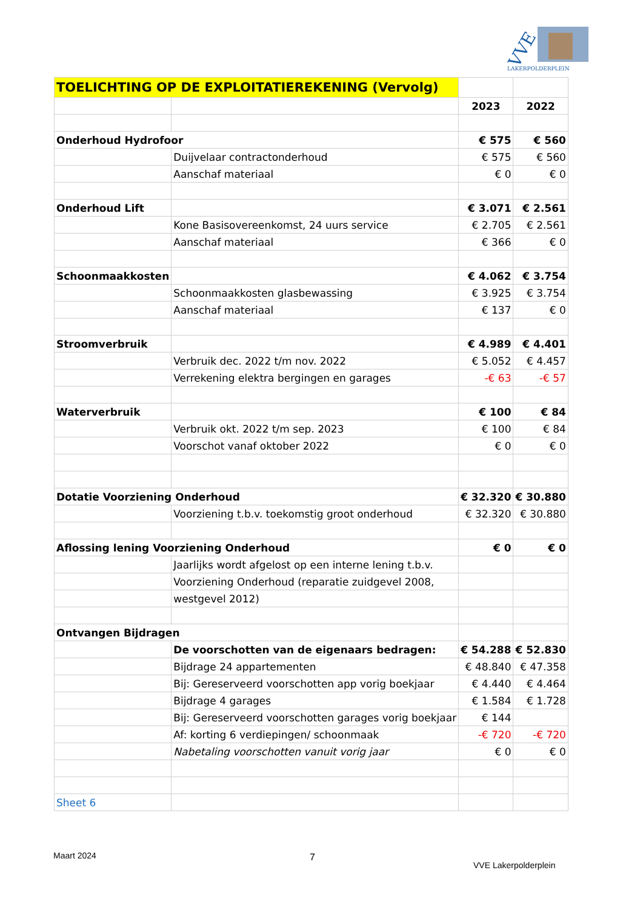VVE
LAKERPOLDERPLEIN
| TOELICHTING OP DE EXPLOITATIEREKENING (Vervolg) | | | |
| | | 2023 | 2022 |
| Onderhoud Hydrofoor | | € 575 | € 560 |
| | Duijvelaar contractonderhoud | € 575 | € 560 |
| | Aanschaf materiaal | € 0 | € 0 |
| Onderhoud Lift | | € 3.071 | € 2.561 |
| | Kone Basisovereenkomst, 24 uurs service | € 2.705 | € 2.561 |
| | Aanschaf materiaal | € 366 | € 0 |
| Schoonmaakkosten | | € 4.062 | € 3.754 |
| | Schoonmaakkosten glasbewassing | € 3.925 | € 3.754 |
| | Aanschaf materiaal | € 137 | € 0 |
| Stroomverbruik | | € 4.989 | € 4.401 |
| | Verbruik dec. 2022 t/m nov. 2022 | € 5.052 | € 4.457 |
| | Verrekening elektra bergingen en garages | -€ 63 | -€ 57 |
| Waterverbruik | | € 100 | € 84 |
| | Verbruik okt. 2022 t/m sep. 2023 | € 100 | € 84 |
| | Voorschot vanaf oktober 2022 | € 0 | € 0 |
| Dotatie Voorziening Onderhoud | | € 32.320 | € 30.880 |
| | Voorziening t.b.v. toekomstig groot onderhoud | € 32.320 | € 30.880 |
| Aflossing lening Voorziening Onderhoud | | € 0 | € 0 |
| | Jaarlijks wordt afgelost op een interne lening t.b.v. | | |
| | Voorziening Onderhoud (reparatie zuidgevel 2008, | | |
| | westgevel 2012) | | |
| Ontvangen Bijdragen | | | |
| | De voorschotten van de eigenaars bedragen: | € 54.288 | € 52.830 |
| | Bijdrage 24 appartementen | € 48.840 | € 47.358 |
| | Bij: Gereserveerd voorschotten app vorig boekjaar | € 4.440 | € 4.464 |
| | Bijdrage 4 garages | € 1.584 | € 1.728 |
| | Bij: Gereserveerd voorschotten garages vorig boekjaar | € 144 | |
| | Af: korting 6 verdiepingen/ schoonmaak | -€ 720 | -€ 720 |
| | Nabetaling voorschotten vanuit vorig jaar | € 0 | € 0 |
| Sheet 6 | | | |
Maart 2024 7
VVE Lakerpolderplein